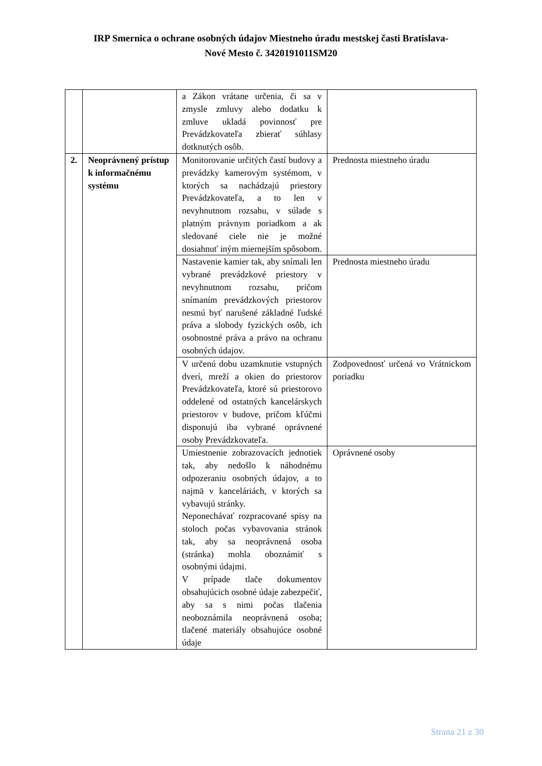IRP Smernica o ochrane osobných údajov Miestneho úradu mestskej časti Bratislava-
Nové Mesto č. 3420191011SM20
| | | a Zákon vrátane určenia, či sa v zmysle zmluvy alebo dodatku k zmluve ukladá povinnosť pre Prevádzkovateľa zbierať súhlasy dotknutých osôb. | |
| 2. | Neoprávnený prístup k informačnému systému | Monitorovanie určitých častí budovy a prevádzky kamerovým systémom, v ktorých sa nachádzajú priestory Prevádzkovateľa, a to len v nevyhnutnom rozsahu, v súlade s platným právnym poriadkom a ak sledované ciele nie je možné dosiahnuť iným miernejším spôsobom. | Prednosta miestneho úradu |
| | | Nastavenie kamier tak, aby snímali len vybrané prevádzkové priestory v nevyhnutnom rozsahu, pričom snímaním prevádzkových priestorov nesmú byť narušené základné ľudské práva a slobody fyzických osôb, ich osobnostné práva a právo na ochranu osobných údajov. | Prednosta miestneho úradu |
| | | V určenú dobu uzamknutie vstupných dverí, mreží a okien do priestorov Prevádzkovateľa, ktoré sú priestorovo oddelené od ostatných kancelárskych priestorov v budove, pričom kľúčmi disponujú iba vybrané oprávnené osoby Prevádzkovateľa. | Zodpovednosť určená vo Vrátnickom poriadku |
| | | Umiestnenie zobrazovacích jednotiek tak, aby nedošlo k náhodnému odpozeraniu osobných údajov, a to najmä v kanceláriách, v ktorých sa vybavujú stránky. Neponechávať rozpracované spisy na stoloch počas vybavovania stránok tak, aby sa neoprávnená osoba (stránka) mohla oboznámiť s osobnými údajmi. V prípade tlače dokumentov obsahujúcich osobné údaje zabezpečiť, aby sa s nimi počas tlačenia neoboznámila neoprávnená osoba; tlačené materiály obsahujúce osobné údaje | Oprávnené osoby |
Strana 21 z 30